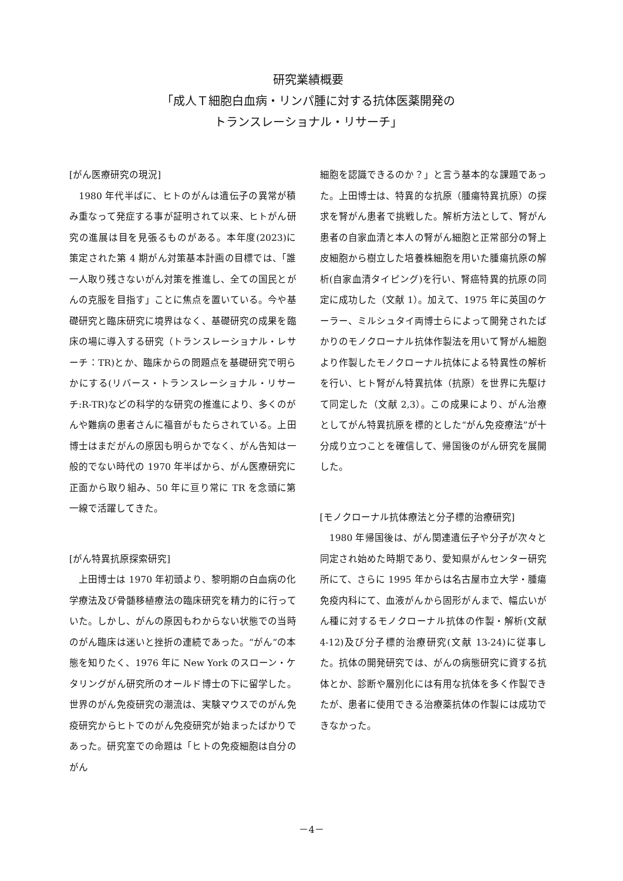研究業績概要
「成人Ｔ細胞白血病・リンパ腫に対する抗体医薬開発の
トランスレーショナル・リサーチ」
[がん医療研究の現況]
　1980 年代半ばに、ヒトのがんは遺伝子の異常が積み重なって発症する事が証明されて以来、ヒトがん研究の進展は目を見張るものがある。本年度(2023)に策定された第 4 期がん対策基本計画の目標では、「誰一人取り残さないがん対策を推進し、全ての国民とがんの克服を目指す」ことに焦点を置いている。今や基礎研究と臨床研究に境界はなく、基礎研究の成果を臨床の場に導入する研究（トランスレーショナル・レサーチ：TR)とか、臨床からの問題点を基礎研究で明らかにする(リバース・トランスレーショナル・リサーチ:R-TR)などの科学的な研究の推進により、多くのがんや難病の患者さんに福音がもたらされている。上田博士はまだがんの原因も明らかでなく、がん告知は一般的でない時代の 1970 年半ばから、がん医療研究に正面から取り組み、50 年に亘り常に TR を念頭に第一線で活躍してきた。
[がん特異抗原探索研究]
　上田博士は 1970 年初頭より、黎明期の白血病の化学療法及び骨髄移植療法の臨床研究を精力的に行っていた。しかし、がんの原因もわからない状態での当時のがん臨床は迷いと挫折の連続であった。“がん”の本態を知りたく、1976 年に New York のスローン・ケタリングがん研究所のオールド博士の下に留学した。世界のがん免疫研究の潮流は、実験マウスでのがん免疫研究からヒトでのがん免疫研究が始まったばかりであった。研究室での命題は「ヒトの免疫細胞は自分のがん
細胞を認識できるのか？」と言う基本的な課題であった。上田博士は、特異的な抗原（腫瘍特異抗原）の探求を腎がん患者で挑戦した。解析方法として、腎がん患者の自家血清と本人の腎がん細胞と正常部分の腎上皮細胞から樹立した培養株細胞を用いた腫瘍抗原の解析(自家血清タイピング)を行い、腎癌特異的抗原の同定に成功した（文献 1）。加えて、1975 年に英国のケーラー、ミルシュタイ両博士らによって開発されたばかりのモノクローナル抗体作製法を用いて腎がん細胞より作製したモノクローナル抗体による特異性の解析を行い、ヒト腎がん特異抗体（抗原）を世界に先駆けて同定した（文献 2,3）。この成果により、がん治療としてがん特異抗原を標的とした“がん免疫療法”が十分成り立つことを確信して、帰国後のがん研究を展開した。
[モノクローナル抗体療法と分子標的治療研究]
　1980 年帰国後は、がん関連遺伝子や分子が次々と同定され始めた時期であり、愛知県がんセンター研究所にて、さらに 1995 年からは名古屋市立大学・腫瘍免疫内科にて、血液がんから固形がんまで、幅広いがん種に対するモノクローナル抗体の作製・解析(文献 4-12)及び分子標的治療研究(文献 13-24)に従事した。抗体の開発研究では、がんの病態研究に資する抗体とか、診断や層別化には有用な抗体を多く作製できたが、患者に使用できる治療薬抗体の作製には成功できなかった。
－4－